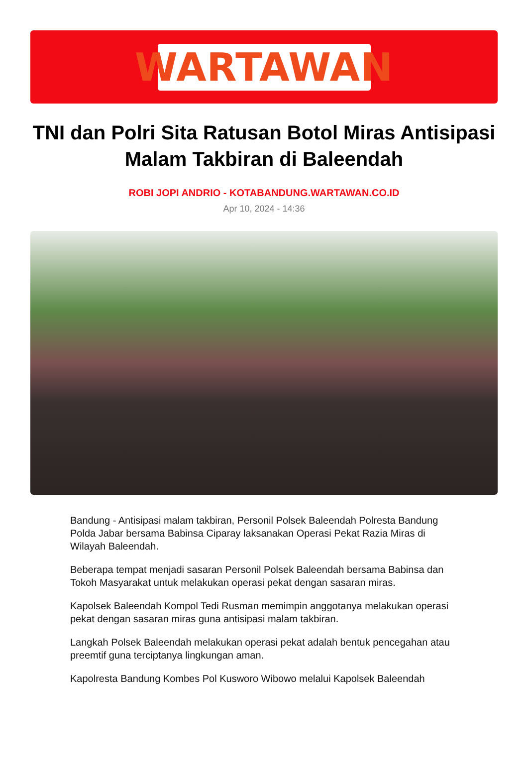WARTAWAN
TNI dan Polri Sita Ratusan Botol Miras Antisipasi Malam Takbiran di Baleendah
ROBI JOPI ANDRIO - KOTABANDUNG.WARTAWAN.CO.ID
Apr 10, 2024 - 14:36
Bandung - Antisipasi malam takbiran, Personil Polsek Baleendah Polresta Bandung Polda Jabar bersama Babinsa Ciparay laksanakan Operasi Pekat Razia Miras di Wilayah Baleendah.
Beberapa tempat menjadi sasaran Personil Polsek Baleendah bersama Babinsa dan Tokoh Masyarakat untuk melakukan operasi pekat dengan sasaran miras.
Kapolsek Baleendah Kompol Tedi Rusman memimpin anggotanya melakukan operasi pekat dengan sasaran miras guna antisipasi malam takbiran.
Langkah Polsek Baleendah melakukan operasi pekat adalah bentuk pencegahan atau preemtif guna terciptanya lingkungan aman.
Kapolresta Bandung Kombes Pol Kusworo Wibowo melalui Kapolsek Baleendah